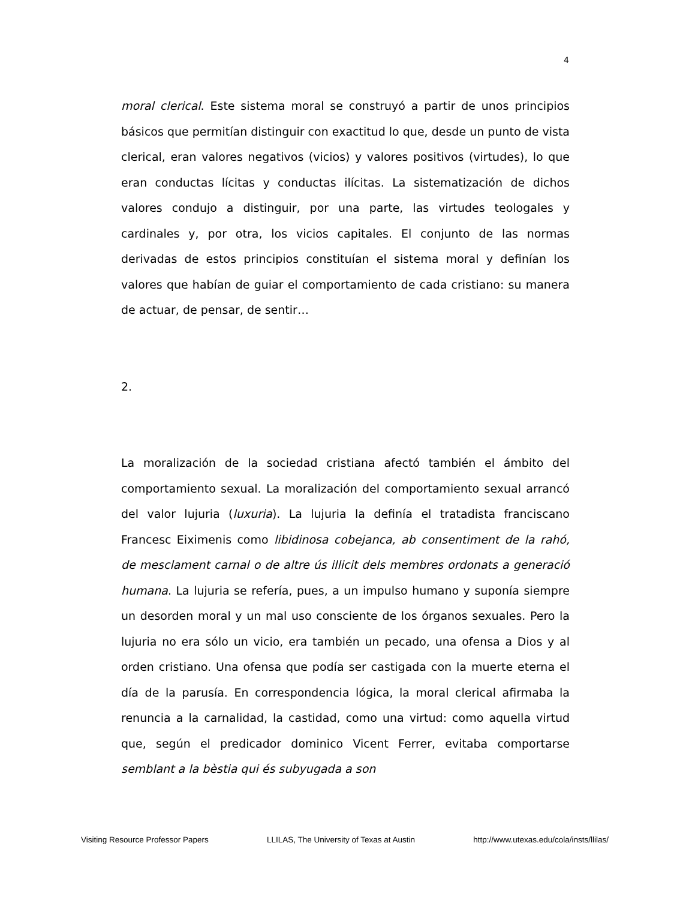4
moral clerical. Este sistema moral se construyó a partir de unos principios básicos que permitían distinguir con exactitud lo que, desde un punto de vista clerical, eran valores negativos (vicios) y valores positivos (virtudes), lo que eran conductas lícitas y conductas ilícitas. La sistematización de dichos valores condujo a distinguir, por una parte, las virtudes teologales y cardinales y, por otra, los vicios capitales. El conjunto de las normas derivadas de estos principios constituían el sistema moral y definían los valores que habían de guiar el comportamiento de cada cristiano: su manera de actuar, de pensar, de sentir…
2.
La moralización de la sociedad cristiana afectó también el ámbito del comportamiento sexual. La moralización del comportamiento sexual arrancó del valor lujuria (luxuria). La lujuria la definía el tratadista franciscano Francesc Eiximenis como libidinosa cobejanca, ab consentiment de la rahó, de mesclament carnal o de altre ús illicit dels membres ordonats a generació humana. La lujuria se refería, pues, a un impulso humano y suponía siempre un desorden moral y un mal uso consciente de los órganos sexuales. Pero la lujuria no era sólo un vicio, era también un pecado, una ofensa a Dios y al orden cristiano. Una ofensa que podía ser castigada con la muerte eterna el día de la parusía. En correspondencia lógica, la moral clerical afirmaba la renuncia a la carnalidad, la castidad, como una virtud: como aquella virtud que, según el predicador dominico Vicent Ferrer, evitaba comportarse semblant a la bèstia qui és subyugada a son
Visiting Resource Professor Papers LLILAS, The University of Texas at Austin http://www.utexas.edu/cola/insts/llilas/